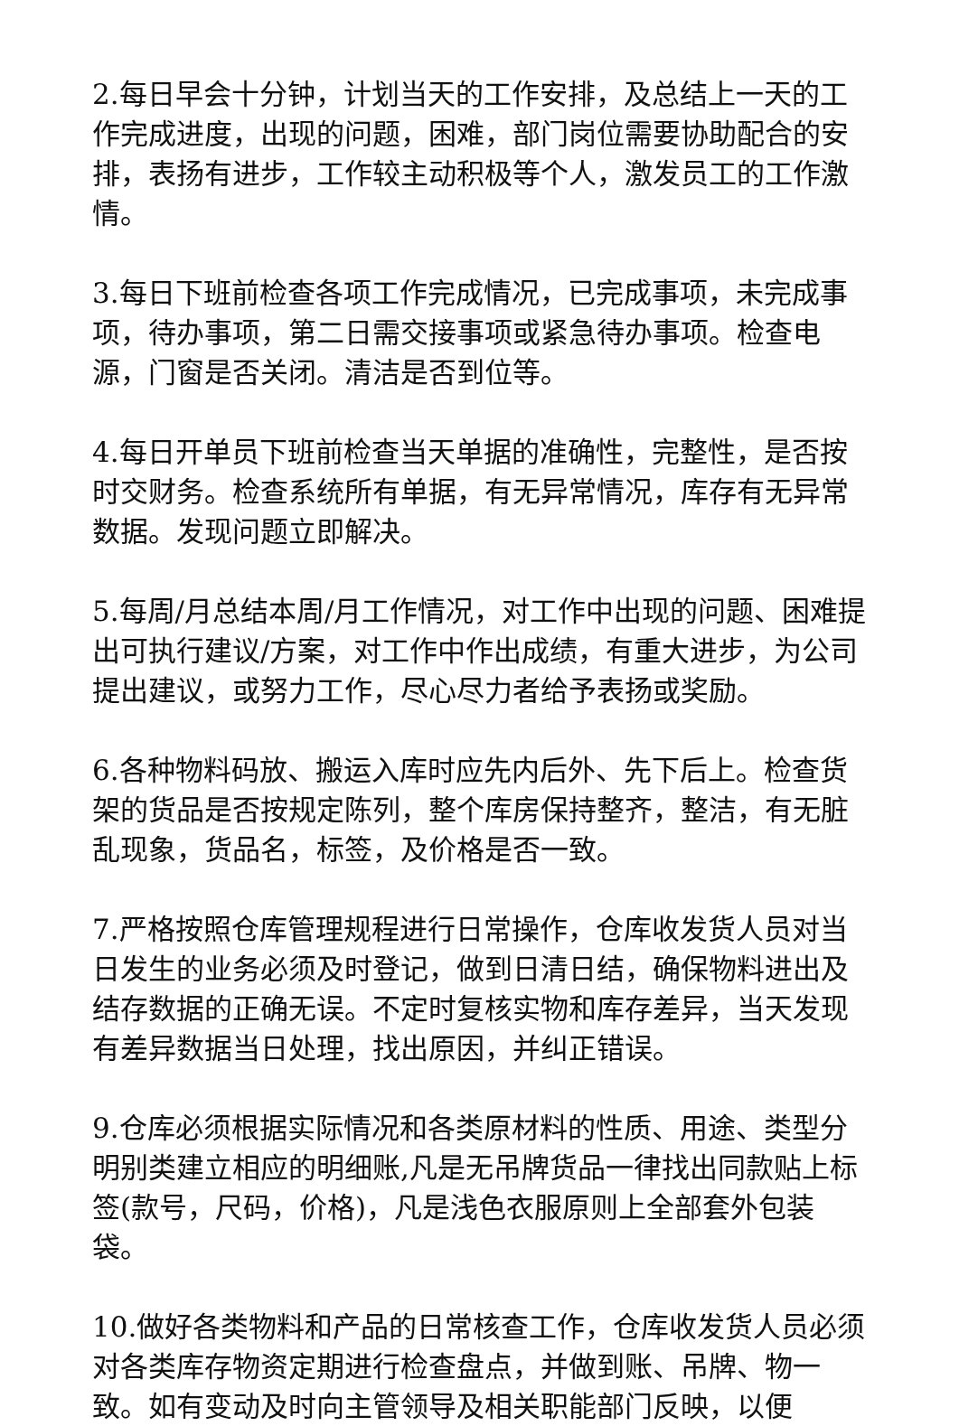2.每日早会十分钟，计划当天的工作安排，及总结上一天的工作完成进度，出现的问题，困难，部门岗位需要协助配合的安排，表扬有进步，工作较主动积极等个人，激发员工的工作激情。
3.每日下班前检查各项工作完成情况，已完成事项，未完成事项，待办事项，第二日需交接事项或紧急待办事项。检查电源，门窗是否关闭。清洁是否到位等。
4.每日开单员下班前检查当天单据的准确性，完整性，是否按时交财务。检查系统所有单据，有无异常情况，库存有无异常数据。发现问题立即解决。
5.每周/月总结本周/月工作情况，对工作中出现的问题、困难提出可执行建议/方案，对工作中作出成绩，有重大进步，为公司提出建议，或努力工作，尽心尽力者给予表扬或奖励。
6.各种物料码放、搬运入库时应先内后外、先下后上。检查货架的货品是否按规定陈列，整个库房保持整齐，整洁，有无脏乱现象，货品名，标签，及价格是否一致。
7.严格按照仓库管理规程进行日常操作，仓库收发货人员对当日发生的业务必须及时登记，做到日清日结，确保物料进出及结存数据的正确无误。不定时复核实物和库存差异，当天发现有差异数据当日处理，找出原因，并纠正错误。
9.仓库必须根据实际情况和各类原材料的性质、用途、类型分明别类建立相应的明细账,凡是无吊牌货品一律找出同款贴上标签(款号，尺码，价格)，凡是浅色衣服原则上全部套外包装袋。
10.做好各类物料和产品的日常核查工作，仓库收发货人员必须对各类库存物资定期进行检查盘点，并做到账、吊牌、物一致。如有变动及时向主管领导及相关职能部门反映，以便